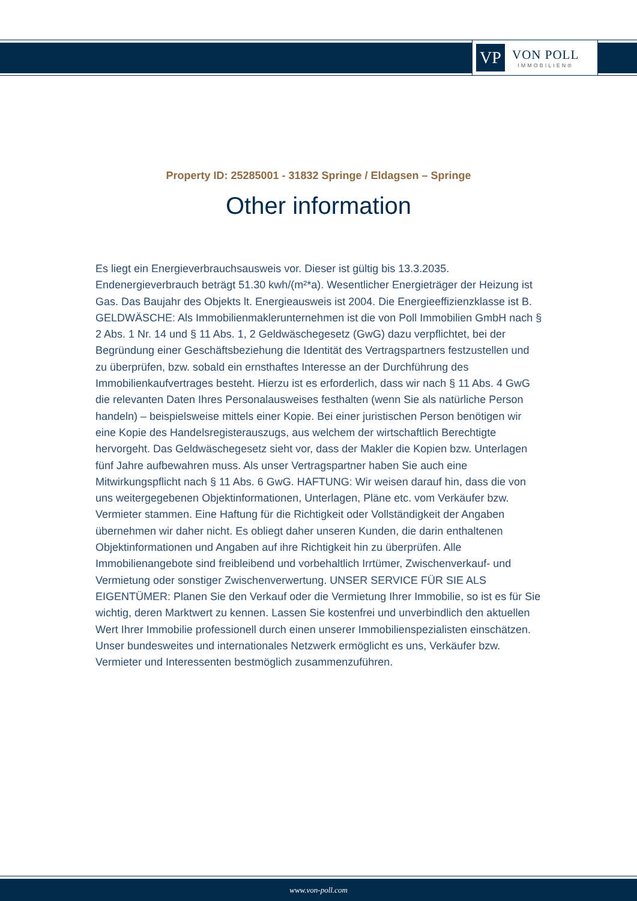VP
VON POLL
IMMOBILIEN®
Property ID: 25285001 - 31832 Springe / Eldagsen – Springe
Other information
Es liegt ein Energieverbrauchsausweis vor. Dieser ist gültig bis 13.3.2035. Endenergieverbrauch beträgt 51.30 kwh/(m²*a). Wesentlicher Energieträger der Heizung ist Gas. Das Baujahr des Objekts lt. Energieausweis ist 2004. Die Energieeffizienzklasse ist B. GELDWÄSCHE: Als Immobilienmaklerunternehmen ist die von Poll Immobilien GmbH nach § 2 Abs. 1 Nr. 14 und § 11 Abs. 1, 2 Geldwäschegesetz (GwG) dazu verpflichtet, bei der Begründung einer Geschäftsbeziehung die Identität des Vertragspartners festzustellen und zu überprüfen, bzw. sobald ein ernsthaftes Interesse an der Durchführung des Immobilienkaufvertrages besteht. Hierzu ist es erforderlich, dass wir nach § 11 Abs. 4 GwG die relevanten Daten Ihres Personalausweises festhalten (wenn Sie als natürliche Person handeln) – beispielsweise mittels einer Kopie. Bei einer juristischen Person benötigen wir eine Kopie des Handelsregisterauszugs, aus welchem der wirtschaftlich Berechtigte hervorgeht. Das Geldwäschegesetz sieht vor, dass der Makler die Kopien bzw. Unterlagen fünf Jahre aufbewahren muss. Als unser Vertragspartner haben Sie auch eine Mitwirkungspflicht nach § 11 Abs. 6 GwG. HAFTUNG: Wir weisen darauf hin, dass die von uns weitergegebenen Objektinformationen, Unterlagen, Pläne etc. vom Verkäufer bzw. Vermieter stammen. Eine Haftung für die Richtigkeit oder Vollständigkeit der Angaben übernehmen wir daher nicht. Es obliegt daher unseren Kunden, die darin enthaltenen Objektinformationen und Angaben auf ihre Richtigkeit hin zu überprüfen. Alle Immobilienangebote sind freibleibend und vorbehaltlich Irrtümer, Zwischenverkauf- und Vermietung oder sonstiger Zwischenverwertung. UNSER SERVICE FÜR SIE ALS EIGENTÜMER: Planen Sie den Verkauf oder die Vermietung Ihrer Immobilie, so ist es für Sie wichtig, deren Marktwert zu kennen. Lassen Sie kostenfrei und unverbindlich den aktuellen Wert Ihrer Immobilie professionell durch einen unserer Immobilienspezialisten einschätzen. Unser bundesweites und internationales Netzwerk ermöglicht es uns, Verkäufer bzw. Vermieter und Interessenten bestmöglich zusammenzuführen.
www.von-poll.com